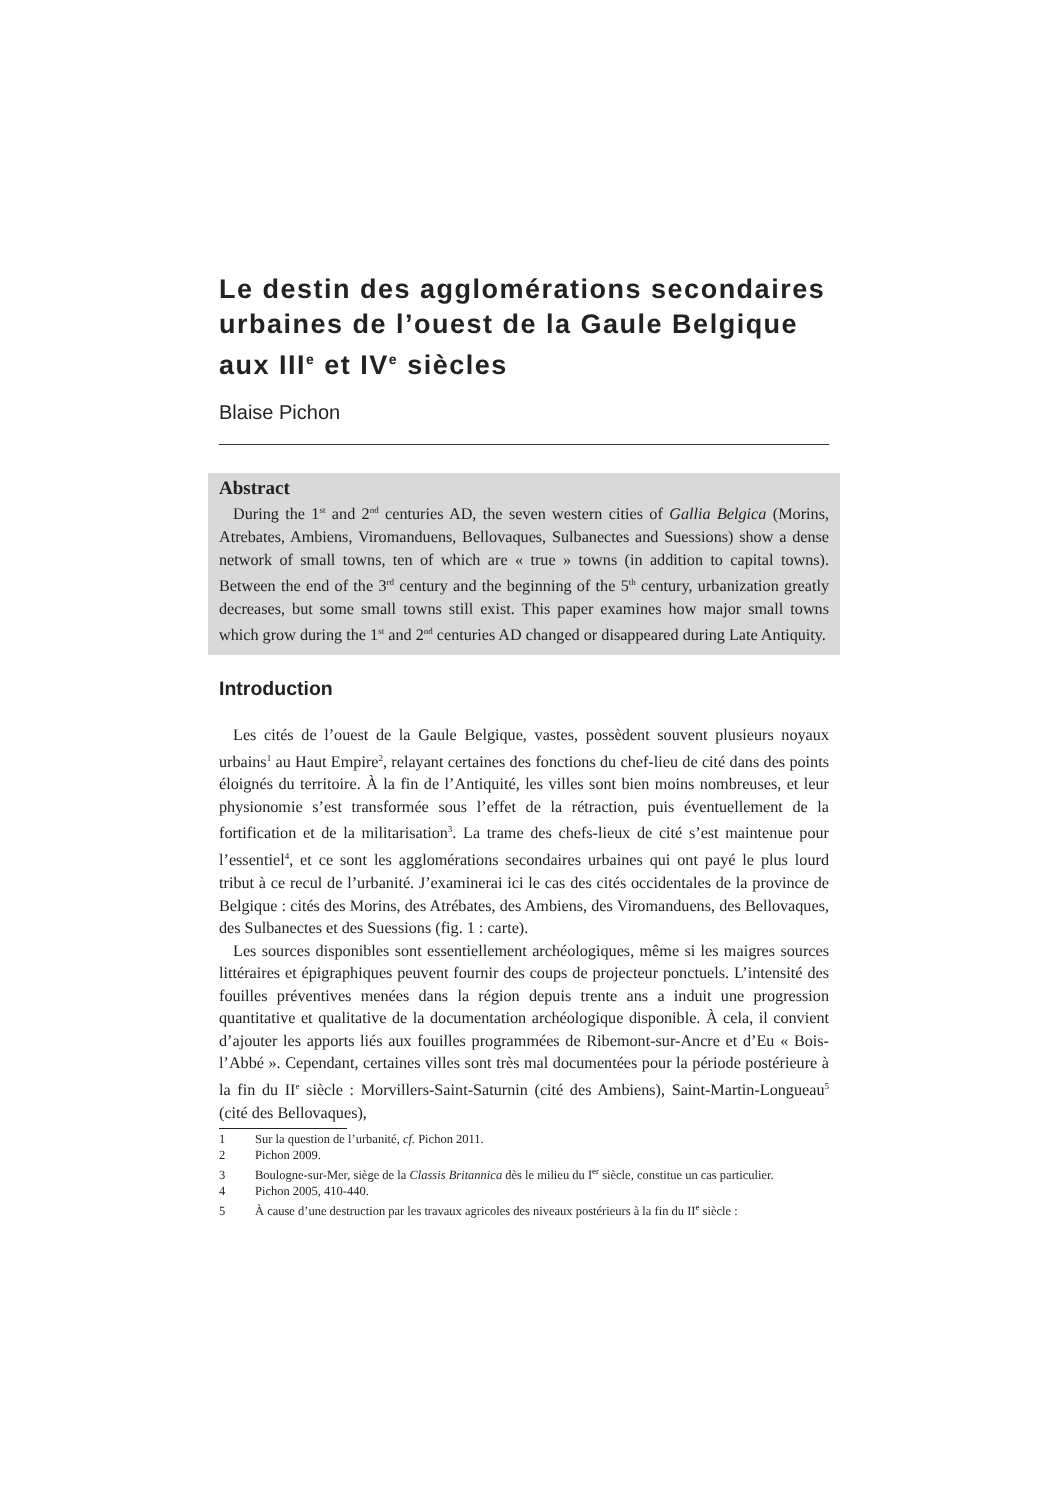Le destin des agglomérations secondaires urbaines de l’ouest de la Gaule Belgique aux III<sup>e</sup> et IV<sup>e</sup> siècles
Blaise Pichon
Abstract
During the 1<sup>st</sup> and 2<sup>nd</sup> centuries AD, the seven western cities of Gallia Belgica (Morins, Atrebates, Ambiens, Viromanduens, Bellovaques, Sulbanectes and Suessions) show a dense network of small towns, ten of which are « true » towns (in addition to capital towns). Between the end of the 3<sup>rd</sup> century and the beginning of the 5<sup>th</sup> century, urbanization greatly decreases, but some small towns still exist. This paper examines how major small towns which grow during the 1<sup>st</sup> and 2<sup>nd</sup> centuries AD changed or disappeared during Late Antiquity.
Introduction
Les cités de l’ouest de la Gaule Belgique, vastes, possèdent souvent plusieurs noyaux urbains<sup>1</sup> au Haut Empire<sup>2</sup>, relayant certaines des fonctions du chef-lieu de cité dans des points éloignés du territoire. À la fin de l’Antiquité, les villes sont bien moins nombreuses, et leur physionomie s’est transformée sous l’effet de la rétraction, puis éventuellement de la fortification et de la militarisation<sup>3</sup>. La trame des chefs-lieux de cité s’est maintenue pour l’essentiel<sup>4</sup>, et ce sont les agglomérations secondaires urbaines qui ont payé le plus lourd tribut à ce recul de l’urbanité. J’examinerai ici le cas des cités occidentales de la province de Belgique : cités des Morins, des Atrébates, des Ambiens, des Viromanduens, des Bellovaques, des Sulbanectes et des Suessions (fig. 1 : carte).
Les sources disponibles sont essentiellement archéologiques, même si les maigres sources littéraires et épigraphiques peuvent fournir des coups de projecteur ponctuels. L’intensité des fouilles préventives menées dans la région depuis trente ans a induit une progression quantitative et qualitative de la documentation archéologique disponible. À cela, il convient d’ajouter les apports liés aux fouilles programmées de Ribemont-sur-Ancre et d’Eu « Bois-l’Abbé ». Cependant, certaines villes sont très mal documentées pour la période postérieure à la fin du II<sup>e</sup> siècle : Morvillers-Saint-Saturnin (cité des Ambiens), Saint-Martin-Longueau<sup>5</sup> (cité des Bellovaques),
1 Sur la question de l’urbanité, cf. Pichon 2011.
2 Pichon 2009.
3 Boulogne-sur-Mer, siège de la Classis Britannica dès le milieu du I<sup>er</sup> siècle, constitue un cas particulier.
4 Pichon 2005, 410-440.
5 À cause d’une destruction par les travaux agricoles des niveaux postérieurs à la fin du II<sup>e</sup> siècle :